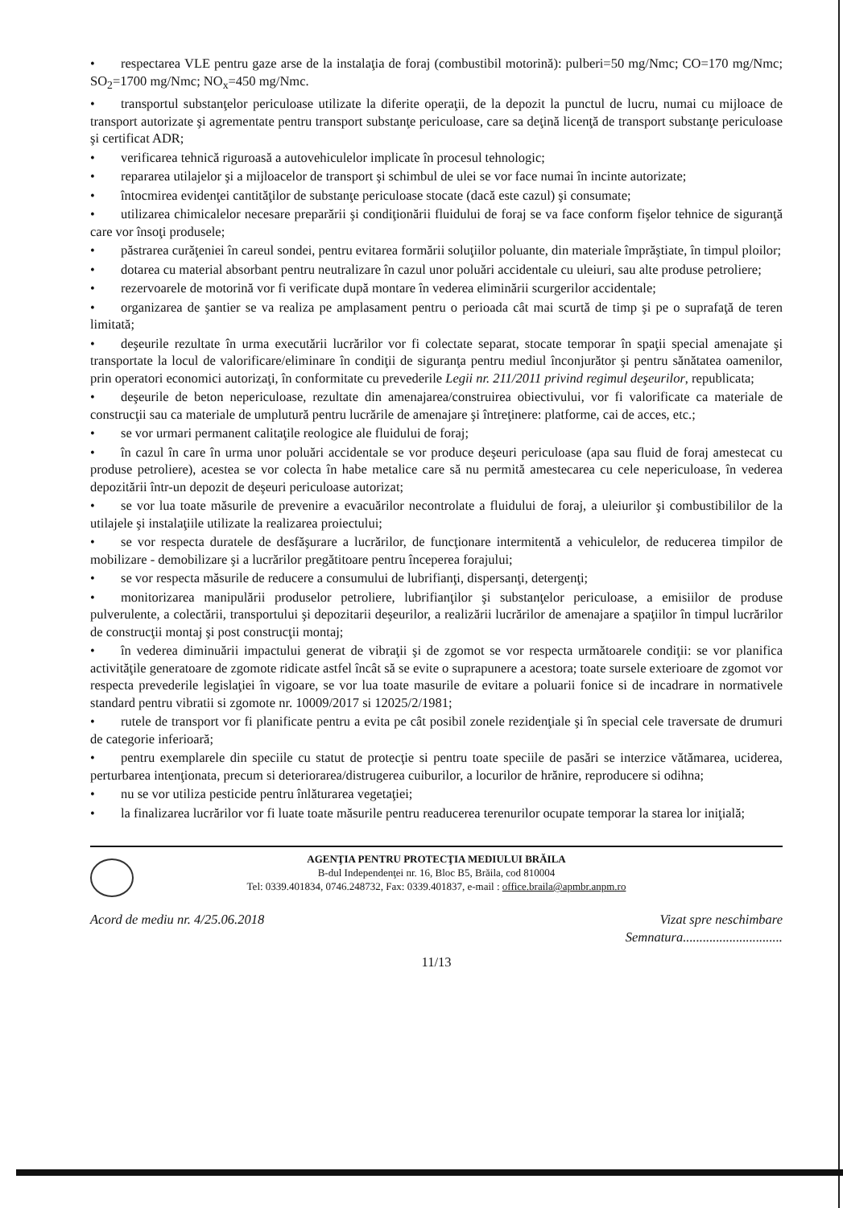• respectarea VLE pentru gaze arse de la instalaţia de foraj (combustibil motorină): pulberi=50 mg/Nmc; CO=170 mg/Nmc; SO<sub>2</sub>=1700 mg/Nmc; NO<sub>x</sub>=450 mg/Nmc.
• transportul substanţelor periculoase utilizate la diferite operaţii, de la depozit la punctul de lucru, numai cu mijloace de transport autorizate şi agrementate pentru transport substanţe periculoase, care sa deţină licenţă de transport substanţe periculoase şi certificat ADR;
• verificarea tehnică riguroasă a autovehiculelor implicate în procesul tehnologic;
• repararea utilajelor şi a mijloacelor de transport şi schimbul de ulei se vor face numai în incinte autorizate;
• întocmirea evidenţei cantităţilor de substanţe periculoase stocate (dacă este cazul) şi consumate;
• utilizarea chimicalelor necesare preparării şi condiţionării fluidului de foraj se va face conform fişelor tehnice de siguranţă care vor însoţi produsele;
• păstrarea curăţeniei în careul sondei, pentru evitarea formării soluţiilor poluante, din materiale împrăştiate, în timpul ploilor;
• dotarea cu material absorbant pentru neutralizare în cazul unor poluări accidentale cu uleiuri, sau alte produse petroliere;
• rezervoarele de motorină vor fi verificate după montare în vederea eliminării scurgerilor accidentale;
• organizarea de şantier se va realiza pe amplasament pentru o perioada cât mai scurtă de timp şi pe o suprafaţă de teren limitată;
• deşeurile rezultate în urma executării lucrărilor vor fi colectate separat, stocate temporar în spaţii special amenajate şi transportate la locul de valorificare/eliminare în condiţii de siguranţa pentru mediul înconjurător şi pentru sănătatea oamenilor, prin operatori economici autorizaţi, în conformitate cu prevederile Legii nr. 211/2011 privind regimul deşeurilor, republicata;
• deşeurile de beton nepericuloase, rezultate din amenajarea/construirea obiectivului, vor fi valorificate ca materiale de construcţii sau ca materiale de umplutură pentru lucrările de amenajare şi întreţinere: platforme, cai de acces, etc.;
• se vor urmari permanent calitaţile reologice ale fluidului de foraj;
• în cazul în care în urma unor poluări accidentale se vor produce deşeuri periculoase (apa sau fluid de foraj amestecat cu produse petroliere), acestea se vor colecta în habe metalice care să nu permită amestecarea cu cele nepericuloase, în vederea depozitării într-un depozit de deşeuri periculoase autorizat;
• se vor lua toate măsurile de prevenire a evacuărilor necontrolate a fluidului de foraj, a uleiurilor şi combustibililor de la utilajele şi instalaţiile utilizate la realizarea proiectului;
• se vor respecta duratele de desfăşurare a lucrărilor, de funcţionare intermitentă a vehiculelor, de reducerea timpilor de mobilizare - demobilizare şi a lucrărilor pregătitoare pentru începerea forajului;
• se vor respecta măsurile de reducere a consumului de lubrifianţi, dispersanţi, detergenţi;
• monitorizarea manipulării produselor petroliere, lubrifianţilor şi substanţelor periculoase, a emisiilor de produse pulverulente, a colectării, transportului şi depozitarii deşeurilor, a realizării lucrărilor de amenajare a spaţiilor în timpul lucrărilor de construcţii montaj şi post construcţii montaj;
• în vederea diminuării impactului generat de vibraţii şi de zgomot se vor respecta următoarele condiţii: se vor planifica activităţile generatoare de zgomote ridicate astfel încât să se evite o suprapunere a acestora; toate sursele exterioare de zgomot vor respecta prevederile legislaţiei în vigoare, se vor lua toate masurile de evitare a poluarii fonice si de incadrare in normativele standard pentru vibratii si zgomote nr. 10009/2017 si 12025/2/1981;
• rutele de transport vor fi planificate pentru a evita pe cât posibil zonele rezidenţiale şi în special cele traversate de drumuri de categorie inferioară;
• pentru exemplarele din speciile cu statut de protecţie si pentru toate speciile de pasări se interzice vătămarea, uciderea, perturbarea intenţionata, precum si deteriorarea/distrugerea cuiburilor, a locurilor de hrănire, reproducere si odihna;
• nu se vor utiliza pesticide pentru înlăturarea vegetaţiei;
• la finalizarea lucrărilor vor fi luate toate măsurile pentru readucerea terenurilor ocupate temporar la starea lor iniţială;
AGENŢIA PENTRU PROTECŢIA MEDIULUI BRĂILA
B-dul Independenţei nr. 16, Bloc B5, Brăila, cod 810004
Tel: 0339.401834, 0746.248732, Fax: 0339.401837, e-mail : office.braila@apmbr.anpm.ro
Acord de mediu nr. 4/25.06.2018 Vizat spre neschimbare
Semnatura..............................
11/13